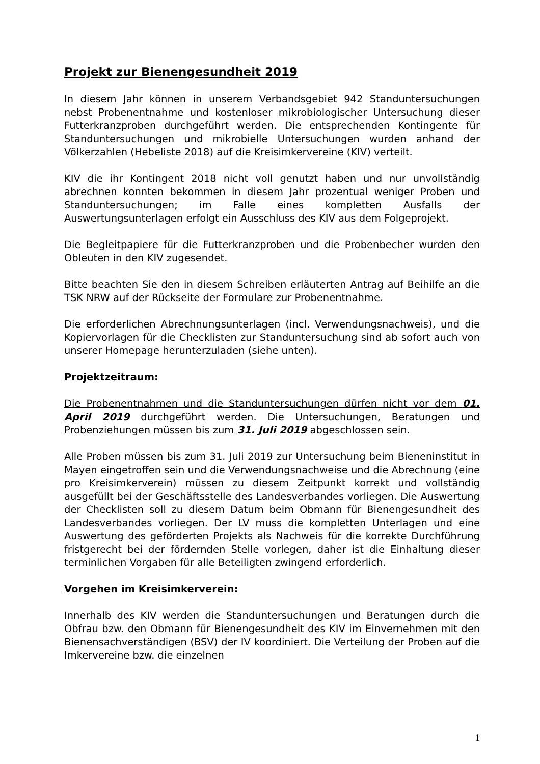Projekt zur Bienengesundheit 2019
In diesem Jahr können in unserem Verbandsgebiet 942 Standuntersuchungen nebst Probenentnahme und kostenloser mikrobiologischer Untersuchung dieser Futterkranzproben durchgeführt werden. Die entsprechenden Kontingente für Standuntersuchungen und mikrobielle Untersuchungen wurden anhand der Völkerzahlen (Hebeliste 2018) auf die Kreisimkervereine (KIV) verteilt.
KIV die ihr Kontingent 2018 nicht voll genutzt haben und nur unvollständig abrechnen konnten bekommen in diesem Jahr prozentual weniger Proben und Standuntersuchungen; im Falle eines kompletten Ausfalls der Auswertungsunterlagen erfolgt ein Ausschluss des KIV aus dem Folgeprojekt.
Die Begleitpapiere für die Futterkranzproben und die Probenbecher wurden den Obleuten in den KIV zugesendet.
Bitte beachten Sie den in diesem Schreiben erläuterten Antrag auf Beihilfe an die TSK NRW auf der Rückseite der Formulare zur Probenentnahme.
Die erforderlichen Abrechnungsunterlagen (incl. Verwendungsnachweis), und die Kopiervorlagen für die Checklisten zur Standuntersuchung sind ab sofort auch von unserer Homepage herunterzuladen (siehe unten).
Projektzeitraum:
Die Probenentnahmen und die Standuntersuchungen dürfen nicht vor dem 01. April 2019 durchgeführt werden. Die Untersuchungen, Beratungen und Probenziehungen müssen bis zum 31. Juli 2019 abgeschlossen sein.
Alle Proben müssen bis zum 31. Juli 2019 zur Untersuchung beim Bieneninstitut in Mayen eingetroffen sein und die Verwendungsnachweise und die Abrechnung (eine pro Kreisimkerverein) müssen zu diesem Zeitpunkt korrekt und vollständig ausgefüllt bei der Geschäftsstelle des Landesverbandes vorliegen. Die Auswertung der Checklisten soll zu diesem Datum beim Obmann für Bienengesundheit des Landesverbandes vorliegen. Der LV muss die kompletten Unterlagen und eine Auswertung des geförderten Projekts als Nachweis für die korrekte Durchführung fristgerecht bei der fördernden Stelle vorlegen, daher ist die Einhaltung dieser terminlichen Vorgaben für alle Beteiligten zwingend erforderlich.
Vorgehen im Kreisimkerverein:
Innerhalb des KIV werden die Standuntersuchungen und Beratungen durch die Obfrau bzw. den Obmann für Bienengesundheit des KIV im Einvernehmen mit den Bienensachverständigen (BSV) der IV koordiniert. Die Verteilung der Proben auf die Imkervereine bzw. die einzelnen
1